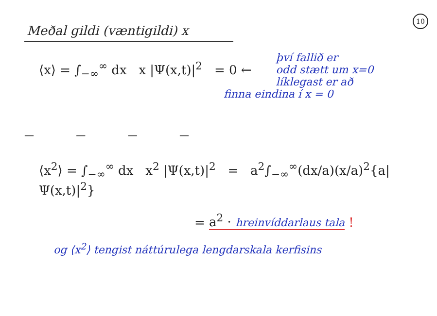10
Meðal gildi (væntigildi) x
⟨x⟩ = ∫<sub>−∞</sub><sup>∞</sup> dx x |Ψ(x,t)|<sup>2</sup> = 0 ←
því fallið er
odd stætt um x=0
líklegast er að
finna eindina í x = 0
— — — —
⟨x<sup>2</sup>⟩ = ∫<sub>−∞</sub><sup>∞</sup> dx x<sup>2</sup> |Ψ(x,t)|<sup>2</sup> = a<sup>2</sup>∫<sub>−∞</sub><sup>∞</sup>(dx/a)(x/a)<sup>2</sup>{a|Ψ(x,t)|<sup>2</sup>}
= a<sup>2</sup> · hreinvíddarlaus tala !
og ⟨x<sup>2</sup>⟩ tengist náttúrulega lengdarskala kerfisins